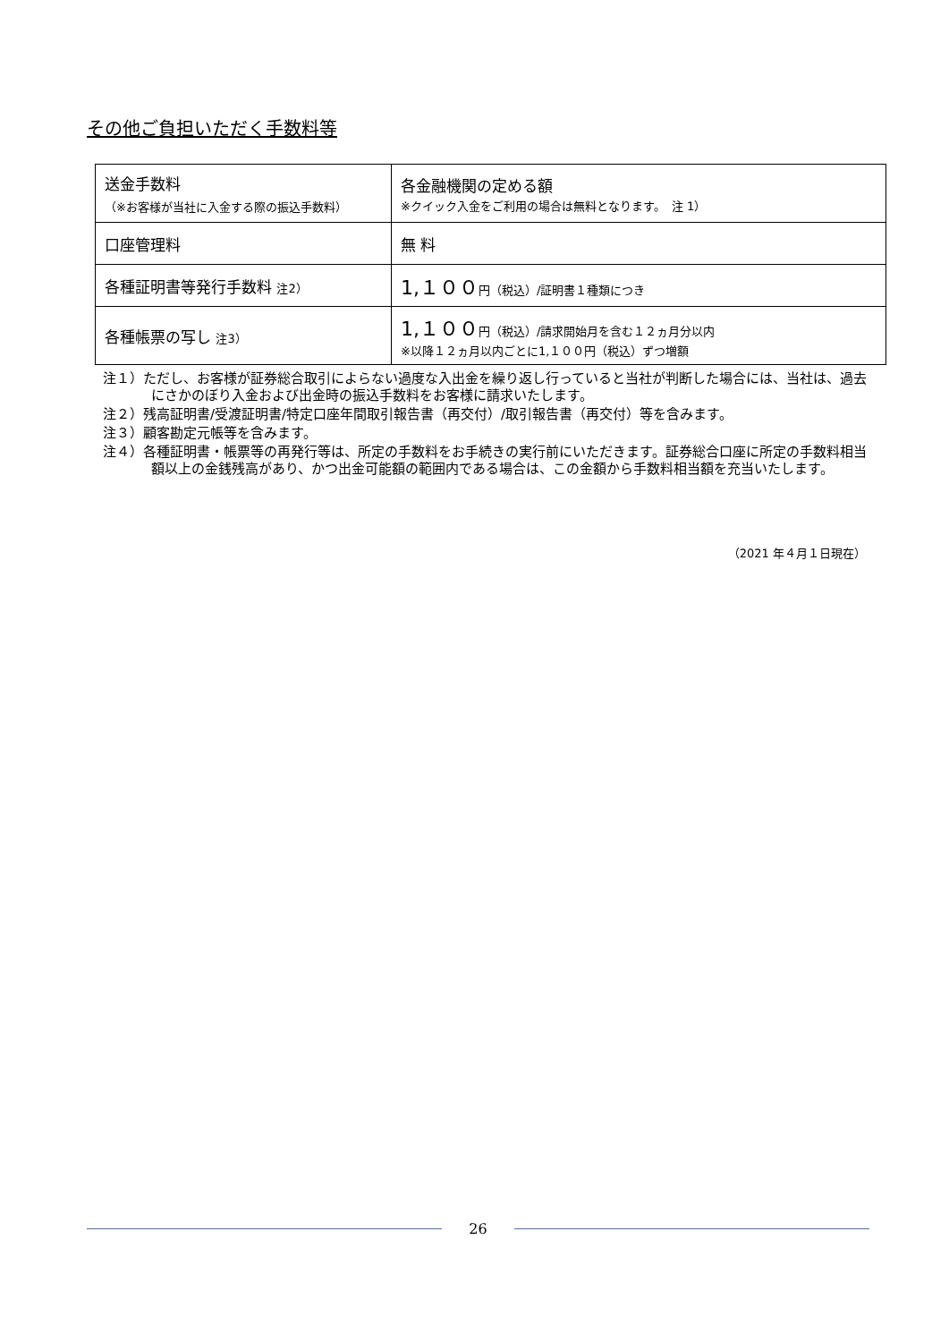その他ご負担いただく手数料等
| 送金手数料 （※お客様が当社に入金する際の振込手数料） | 各金融機関の定める額 ※クイック入金をご利用の場合は無料となります。 注 1） |
| 口座管理料 | 無 料 |
| 各種証明書等発行手数料 注2） | 1,１００ 円（税込）/証明書１種類につき |
| 各種帳票の写し 注3） | 1,１００ 円（税込）/請求開始月を含む１２ヵ月分以内 ※以降１２ヵ月以内ごとに1,１００円（税込）ずつ増額 |
注１）ただし、お客様が証券総合取引によらない過度な入出金を繰り返し行っていると当社が判断した場合には、当社は、過去にさかのぼり入金および出金時の振込手数料をお客様に請求いたします。
注２）残高証明書/受渡証明書/特定口座年間取引報告書（再交付）/取引報告書（再交付）等を含みます。
注３）顧客勘定元帳等を含みます。
注４）各種証明書・帳票等の再発行等は、所定の手数料をお手続きの実行前にいただきます。証券総合口座に所定の手数料相当額以上の金銭残高があり、かつ出金可能額の範囲内である場合は、この金額から手数料相当額を充当いたします。
（2021 年４月１日現在）
26